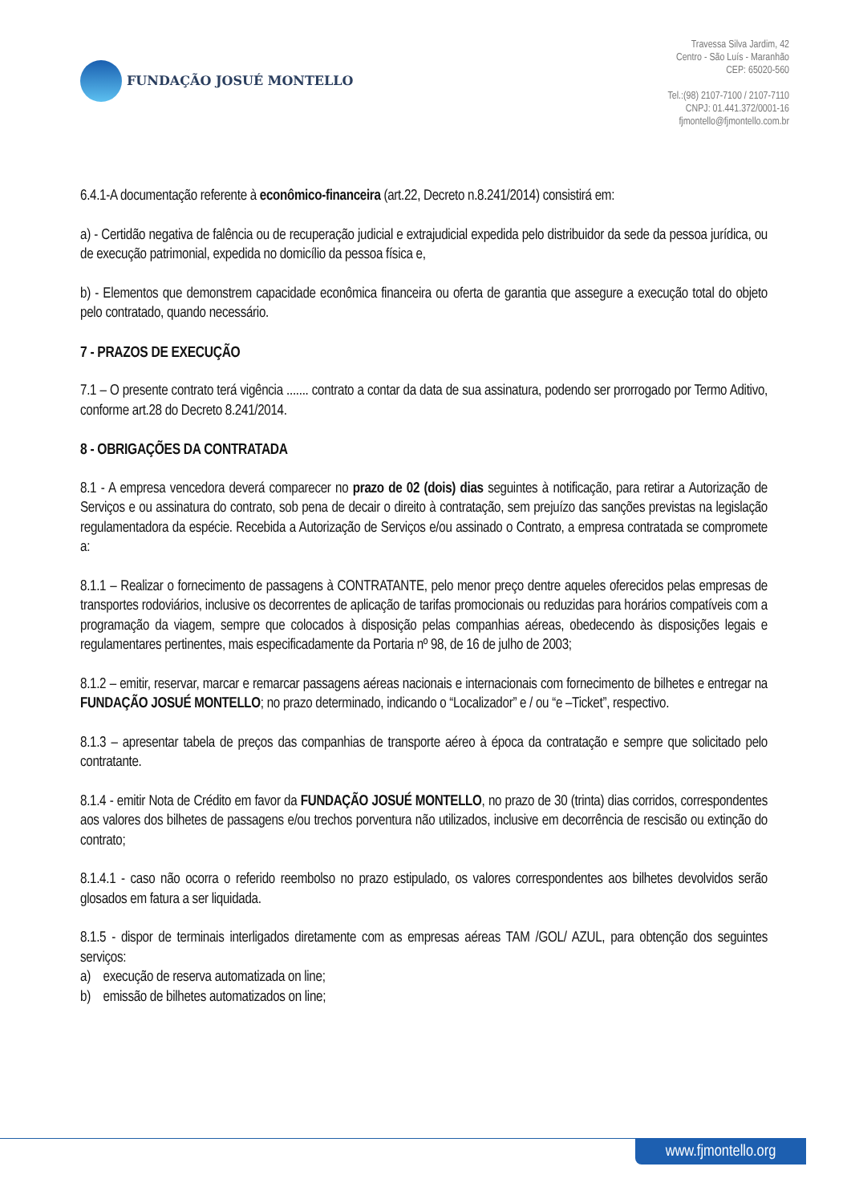FUNDAÇÃO JOSUÉ MONTELLO
Travessa Silva Jardim, 42
Centro - São Luís - Maranhão
CEP: 65020-560
Tel.:(98) 2107-7100 / 2107-7110
CNPJ: 01.441.372/0001-16
fjmontello@fjmontello.com.br
6.4.1-A documentação referente à econômico-financeira (art.22, Decreto n.8.241/2014) consistirá em:
a) - Certidão negativa de falência ou de recuperação judicial e extrajudicial expedida pelo distribuidor da sede da pessoa jurídica, ou de execução patrimonial, expedida no domicílio da pessoa física e,
b) - Elementos que demonstrem capacidade econômica financeira ou oferta de garantia que assegure a execução total do objeto pelo contratado, quando necessário.
7 - PRAZOS DE EXECUÇÃO
7.1 – O presente contrato terá vigência ....... contrato a contar da data de sua assinatura, podendo ser prorrogado por Termo Aditivo, conforme art.28 do Decreto 8.241/2014.
8 - OBRIGAÇÕES DA CONTRATADA
8.1 - A empresa vencedora deverá comparecer no prazo de 02 (dois) dias seguintes à notificação, para retirar a Autorização de Serviços e ou assinatura do contrato, sob pena de decair o direito à contratação, sem prejuízo das sanções previstas na legislação regulamentadora da espécie. Recebida a Autorização de Serviços e/ou assinado o Contrato, a empresa contratada se compromete a:
8.1.1 – Realizar o fornecimento de passagens à CONTRATANTE, pelo menor preço dentre aqueles oferecidos pelas empresas de transportes rodoviários, inclusive os decorrentes de aplicação de tarifas promocionais ou reduzidas para horários compatíveis com a programação da viagem, sempre que colocados à disposição pelas companhias aéreas, obedecendo às disposições legais e regulamentares pertinentes, mais especificadamente da Portaria nº 98, de 16 de julho de 2003;
8.1.2 – emitir, reservar, marcar e remarcar passagens aéreas nacionais e internacionais com fornecimento de bilhetes e entregar na FUNDAÇÃO JOSUÉ MONTELLO; no prazo determinado, indicando o “Localizador” e / ou “e –Ticket”, respectivo.
8.1.3 – apresentar tabela de preços das companhias de transporte aéreo à época da contratação e sempre que solicitado pelo contratante.
8.1.4 - emitir Nota de Crédito em favor da FUNDAÇÃO JOSUÉ MONTELLO, no prazo de 30 (trinta) dias corridos, correspondentes aos valores dos bilhetes de passagens e/ou trechos porventura não utilizados, inclusive em decorrência de rescisão ou extinção do contrato;
8.1.4.1 - caso não ocorra o referido reembolso no prazo estipulado, os valores correspondentes aos bilhetes devolvidos serão glosados em fatura a ser liquidada.
8.1.5 - dispor de terminais interligados diretamente com as empresas aéreas TAM /GOL/ AZUL, para obtenção dos seguintes serviços:
a) execução de reserva automatizada on line;
b) emissão de bilhetes automatizados on line;
www.fjmontello.org